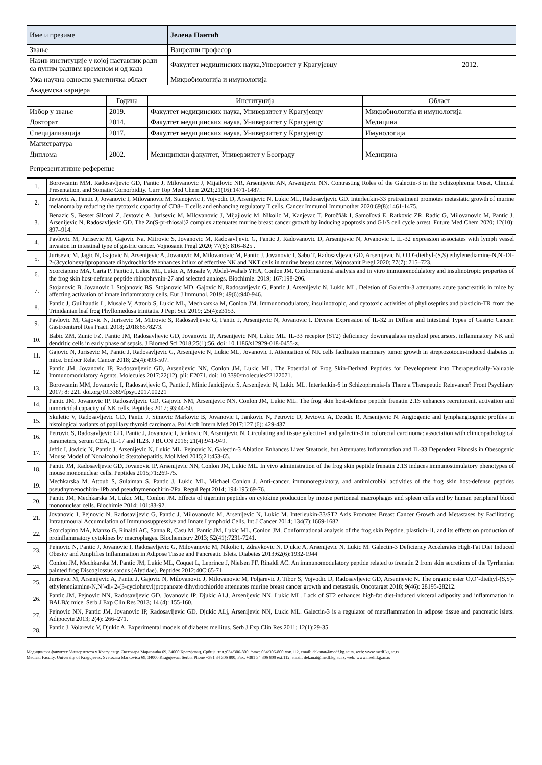| Име и презиме | Јелена Пантић | |
| Звање | Ванредни професор | |
| Назив институције у којој наставник ради са пуним радним временом и од када | Факултет медицинских наука,Унверзитет у Крагујевцу | 2012. |
| Ужа научна односно уметничка област | Микробиологија и имунологија | |
| Академска каријера | | | |
| | Година | Институција | Област |
| Избор у звање | 2019. | Факултет медицинских наука, Универзитет у Крагујевцу | Микробиологија и имунологија |
| Докторат | 2014. | Факултет медицинских наука, Универзитет у Крагујевцу | Медицина |
| Специјализација | 2017. | Факултет медицинских наука, Универзитет у Крагујевцу | Имунологија |
| Магистратура | | | |
| Диплома | 2002. | Медицински факултет, Универзитет у Београду | Медицина |
| Репрезентативне референце | | | |
| 1. | Borovcanin MM, Radosavljevic GD, Pantic J, Milovanovic J, Mijailovic NR, Arsenijevic AN, Arsenijevic NN. Contrasting Roles of the Galectin-3 in the Schizophrenia Onset, Clinical Presentation, and Somatic Comorbidity. Curr Top Med Chem 2021;21(16):1471-1487. |
| 2. | Jevtovic A, Pantic J, Jovanovic I, Milovanovic M, Stanojevic I, Vojvodic D, Arsenijevic N, Lukic ML, Radosavljevic GD. Interleukin-33 pretreatment promotes metastatic growth of murine melanoma by reducing the cytotoxic capacity of CD8+ T cells and enhancing regulatory T cells. Cancer Immunol Immunother 2020;69(8):1461-1475. |
| 3. | Benazic S, Besser Silconi Z, Jevtovic A, Jurisevic M, Milovanovic J, Mijajlovic M, Nikolic M, Kanjevac T, Potočňák I, Samoľová E, Ratkovic ZR, Radic G, Milovanovic M, Pantic J, Arsenijevic N, Radosavljevic GD. The Zn(S-pr-thiosal)2 complex attenuates murine breast cancer growth by inducing apoptosis and G1/S cell cycle arrest. Future Med Chem 2020; 12(10): 897–914. |
| 4. | Pavlovic M, Jurisevic M, Gajovic Na, Mitrovic S, Jovanovic M, Radosavljevic G, Pantic J, Radovanovic D, Arsenijevic N, Jovanovic I. IL-32 expression associates with lymph vessel invasion in intestinal type of gastric cancer. Vojnosanit Pregl 2020; 77(8): 816–825 . |
| 5. | Jurisevic M, Jagic N, Gajovic N, Arsenijevic A, Jovanovic M, Milovanovic M, Pantic J, Jovanovic I, Sabo T, Radosavljevic GD, Arsenijevic N. O,O'-diethyl-(S,S) ethylenediamine-N,N'-DI-2-(3cyclohexyl)propanoate dihydrochloride enhances influx of effective NK and NKT cells in murine breast cancer. Vojnosanit Pregl 2020; 77(7): 715–723. |
| 6. | Scorciapino MA, Carta P, Pantic J, Lukic ML, Lukic A, Musale V, Abdel-Wahab YHA, Conlon JM. Conformational analysis and in vitro immunomodulatory and insulinotropic properties of the frog skin host-defense peptide rhinophrynin-27 and selected analogs. Biochimie. 2019; 167:198-206. |
| 7. | Stojanovic B, Jovanovic I, Stojanovic BS, Stojanovic MD, Gajovic N, Radosavljevic G, Pantic J, Arsenijevic N, Lukic ML. Deletion of Galectin-3 attenuates acute pancreatitis in mice by affecting activation of innate inflammatory cells. Eur J Immunol. 2019; 49(6):940-946. |
| 8. | Pantic J, Guilhaudis L, Musale V, Attoub S, Lukic ML, Mechkarska M, Conlon JM. Immunomodulatory, insulinotropic, and cytotoxic activities of phylloseptins and plasticin-TR from the Trinidanian leaf frog Phyllomedusa trinitatis. J Pept Sci. 2019; 25(4):e3153. |
| 9. | Pavlovic M, Gajovic N, Jurisevic M, Mitrovic S, Radosavljevic G, Pantic J, Arsenijevic N, Jovanovic I. Diverse Expression of IL-32 in Diffuse and Intestinal Types of Gastric Cancer. Gastroenterol Res Pract. 2018; 2018:6578273. |
| 10. | Babic ZM, Zunic FZ, Pantic JM, Radosavljevic GD, Jovanovic IP, Arsenijevic NN, Lukic ML. IL-33 receptor (ST2) deficiency downregulates myeloid precursors, inflammatory NK and dendritic cells in early phase of sepsis. J Biomed Sci 2018;25(1):56. doi: 10.1186/s12929-018-0455-z. |
| 11. | Gajovic N, Jurisevic M, Pantic J, Radosavljevic G, Arsenijevic N, Lukic ML, Jovanovic I. Attenuation of NK cells facilitates mammary tumor growth in streptozotocin-induced diabetes in mice. Endocr Relat Cancer 2018; 25(4):493-507. |
| 12. | Pantic JM, Jovanovic IP, Radosavljevic GD, Arsenijevic NN, Conlon JM, Lukic ML. The Potential of Frog Skin-Derived Peptides for Development into Therapeutically-Valuable Immunomodulatory Agents. Molecules 2017;22(12). pii: E2071. doi: 10.3390/molecules22122071. |
| 13. | Borovcanin MM, Jovanovic I, Radosavljevic G, Pantic J, Minic Janicijevic S, Arsenijevic N, Lukic ML. Interleukin-6 in Schizophrenia-Is There a Therapeutic Relevance? Front Psychiatry 2017; 8: 221. doi.org/10.3389/fpsyt.2017.00221 |
| 14. | Pantic JM, Jovanovic IP, Radosavljevic GD, Gajovic NM, Arsenijevic NN, Conlon JM, Lukic ML. The frog skin host-defense peptide frenatin 2.1S enhances recruitment, activation and tumoricidal capacity of NK cells. Peptides 2017; 93:44-50. |
| 15. | Skuletic V, Radosavljevic GD, Pantic J, Simovic Markovic B, Jovanovic I, Jankovic N, Petrovic D, Jevtovic A, Dzodic R, Arsenijevic N. Angiogenic and lymphangiogenic profiles in histological variants of papillary thyroid carcinoma. Pol Arch Intern Med 2017;127 (6): 429-437 |
| 16. | Petrovic S, Radosavljevic GD, Pantic J, Jovanovic I, Jankovic N, Arsenijevic N. Circulating and tissue galectin-1 and galectin-3 in colorectal carcinoma: association with clinicopathological parameters, serum CEA, IL-17 and IL23. J BUON 2016; 21(4):941-949. |
| 17. | Jeftic I, Jovicic N, Pantic J, Arsenijevic N, Lukic ML, Pejnovic N. Galectin-3 Ablation Enhances Liver Steatosis, but Attenuates Inflammation and IL-33 Dependent Fibrosis in Obesogenic Mouse Model of Nonalcoholic Steatohepatitis. Mol Med 2015;21:453-65. |
| 18. | Pantic JM, Radosavljevic GD, Jovanovic IP, Arsenijevic NN, Conlon JM, Lukic ML. In vivo administration of the frog skin peptide frenatin 2.1S induces immunostimulatory phenotypes of mouse mononuclear cells. Peptides 2015;71:269-75. |
| 19. | Mechkarska M, Attoub S, Sulaiman S, Pantic J, Lukic ML, Michael Conlon J. Anti-cancer, immunoregulatory, and antimicrobial activities of the frog skin host-defense peptides pseudhymenochirin-1Pb and pseudhymenochirin-2Pa. Regul Pept 2014; 194-195:69-76. |
| 20. | Pantic JM, Mechkarska M, Lukic ML, Conlon JM. Effects of tigerinin peptides on cytokine production by mouse peritoneal macrophages and spleen cells and by human peripheral blood mononuclear cells. Biochimie 2014; 101:83-92. |
| 21. | Jovanovic I, Pejnovic N, Radosavljevic G, Pantic J, Milovanovic M, Arsenijevic N, Lukic M. Interleukin-33/ST2 Axis Promotes Breast Cancer Growth and Metastases by Facilitating Intratumoural Accumulation of Immunosuppressive and Innate Lymphoid Cells. Int J Cancer 2014; 134(7):1669-1682. |
| 22. | Scorciapino MA, Manzo G, Rinaldi AC, Sanna R, Casu M, Pantic JM, Lukic ML, Conlon JM. Conformational analysis of the frog skin Peptide, plasticin-l1, and its effects on production of proinflammatory cytokines by macrophages. Biochemistry 2013; 52(41):7231-7241. |
| 23. | Pejnovic N, Pantic J, Jovanovic I, Radosavljevic G, Milovanovic M, Nikolic I, Zdravkovic N, Djukic A, Arsenijevic N, Lukic M. Galectin-3 Deficiency Accelerates High-Fat Diet Induced Obesity and Amplifies Inflammation in Adipose Tissue and Pancreatic Islets. Diabetes 2013;62(6):1932-1944 |
| 24. | Conlon JM, Mechkarska M, Pantic JM, Lukic ML, Coquet L, Leprince J, Nielsen PF, Rinaldi AC. An immunomodulatory peptide related to frenatin 2 from skin secretions of the Tyrrhenian painted frog Discoglossus sardus (Alytidae). Peptides 2012;40C:65-71. |
| 25. | Jurisevic M, Arsenijevic A, Pantic J, Gajovic N, Milovanovic J, Milovanovic M, Poljarevic J, Tibor S, Vojvodic D, Radosavljevic GD, Arsenijevic N. The organic ester O,O’-diethyl-(S,S)-ethylenediamine-N,N’-di- 2-(3-cyclohexyl)propanoate dihydrochloride attenuates murine breast cancer growth and metastasis. Oncotarget 2018; 9(46): 28195-28212. |
| 26. | Pantic JM, Pejnovic NN, Radosavljevic GD, Jovanovic IP, Djukic ALJ, Arsenijevic NN, Lukic ML. Lack of ST2 enhances high-fat diet-induced visceral adiposity and inflammation in BALB/c mice. Serb J Exp Clin Res 2013; 14 (4): 155-160. |
| 27. | Pejnovic NN, Pantic JM, Jovanovic IP, Radosavljevic GD, Djukic ALj, Arsenijevic NN, Lukic ML. Galectin-3 is a regulator of metaflammation in adipose tissue and pancreatic islets. Adipocyte 2013; 2(4): 266–271. |
| 28. | Pantic J, Volarevic V, Djukic A. Experimental models of diabetes mellitus. Serb J Exp Clin Res 2011; 12(1):29-35. |
Медицински факултет Универзитета у Крагујевцу, Светозара Марковића 69, 34000 Крагујевац, Србија, тел.:034/306-800, факс: 034/306-800 лок.112, email: dekanat@medf.kg.ac.rs, web: www.medf.kg.ac.rs
Medical Faculty, University of Kragujevac, Svetozara Markovica 69, 34000 Kragujevac, Serbia Phone +381 34 306 800, Fax: +381 34 306 800 ext.112, email: dekanat@medf.kg.ac.rs, web: www.medf.kg.ac.rs